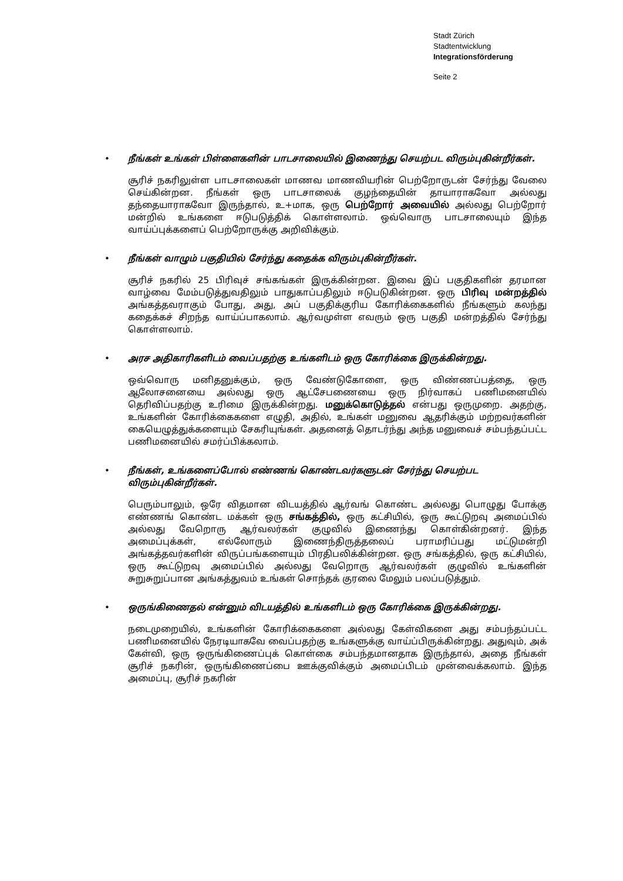Stadt Zürich
Stadtentwicklung
Integrationsförderung
Seite 2
•
நீங்கள் உங்கள் பிள்ளைகளின் பாடசாலையில் இணைந்து செயற்பட விரும்புகின்றீர்கள்.
சூரிச் நகரிலுள்ள பாடசாலைகள் மாணவ மாணவியரின் பெற்றோருடன் சேர்ந்து வேலை செய்கின்றன. நீங்கள் ஒரு பாடசாலைக் குழந்தையின் தாயாராகவோ அல்லது தந்தையாராகவோ இருந்தால், உ+மாக, ஒரு பெற்றோர் அவையில் அல்லது பெற்றோர் மன்றில் உங்களை ஈடுபடுத்திக் கொள்ளலாம். ஒவ்வொரு பாடசாலையும் இந்த வாய்ப்புக்களைப் பெற்றோருக்கு அறிவிக்கும்.
•
நீங்கள் வாழும் பகுதியில் சேர்ந்து கதைக்க விரும்புகின்றீர்கள்.
சூரிச் நகரில் 25 பிரிவுச் சங்கங்கள் இருக்கின்றன. இவை இப் பகுதிகளின் தரமான வாழ்வை மேம்படுத்துவதிலும் பாதுகாப்பதிலும் ஈடுபடுகின்றன. ஒரு பிரிவு மன்றத்தில் அங்கத்தவராகும் போது, அது, அப் பகுதிக்குரிய கோரிக்கைகளில் நீங்களும் கலந்து கதைக்கச் சிறந்த வாய்ப்பாகலாம். ஆர்வமுள்ள எவரும் ஒரு பகுதி மன்றத்தில் சேர்ந்து கொள்ளலாம்.
•
அரச அதிகாரிகளிடம் வைப்பதற்கு உங்களிடம் ஒரு கோரிக்கை இருக்கின்றது.
ஒவ்வொரு மனிதனுக்கும், ஒரு வேண்டுகோளை, ஒரு விண்ணப்பத்தை, ஒரு ஆலோசனையை அல்லது ஒரு ஆட்சேபணையை ஒரு நிர்வாகப் பணிமனையில் தெரிவிப்பதற்கு உரிமை இருக்கின்றது. மனுக்கொடுத்தல் என்பது ஒருமுறை. அதற்கு, உங்களின் கோரிக்கைகளை எழுதி, அதில், உங்கள் மனுவை ஆதரிக்கும் மற்றவர்களின் கையெழுத்துக்களையும் சேகரியுங்கள். அதனைத் தொடர்ந்து அந்த மனுவைச் சம்பந்தப்பட்ட பணிமனையில் சமர்ப்பிக்கலாம்.
•
நீங்கள், உங்களைப்போல் எண்ணங் கொண்டவர்களுடன் சேர்ந்து செயற்பட விரும்புகின்றீர்கள்.
பெரும்பாலும், ஒரே விதமான விடயத்தில் ஆர்வங் கொண்ட அல்லது பொழுது போக்கு எண்ணங் கொண்ட மக்கள் ஒரு சங்கத்தில், ஒரு கட்சியில், ஒரு கூட்டுறவு அமைப்பில் அல்லது வேறொரு ஆர்வலர்கள் குழுவில் இணைந்து கொள்கின்றனர். இந்த அமைப்புக்கள், எல்லோரும் இணைந்திருத்தலைப் பராமரிப்பது மட்டுமன்றி அங்கத்தவர்களின் விருப்பங்களையும் பிரதிபலிக்கின்றன. ஒரு சங்கத்தில், ஒரு கட்சியில், ஒரு கூட்டுறவு அமைப்பில் அல்லது வேறொரு ஆர்வலர்கள் குழுவில் உங்களின் சுறுசுறுப்பான அங்கத்துவம் உங்கள் சொந்தக் குரலை மேலும் பலப்படுத்தும்.
•
ஒருங்கிணைதல் என்னும் விடயத்தில் உங்களிடம் ஒரு கோரிக்கை இருக்கின்றது.
நடைமுறையில், உங்களின் கோரிக்கைகளை அல்லது கேள்விகளை அது சம்பந்தப்பட்ட பணிமனையில் நேரடியாகவே வைப்பதற்கு உங்களுக்கு வாய்ப்பிருக்கின்றது. அதுவும், அக் கேள்வி, ஒரு ஒருங்கிணைப்புக் கொள்கை சம்பந்தமானதாக இருந்தால், அதை நீங்கள் சூரிச் நகரின், ஒருங்கிணைப்பை ஊக்குவிக்கும் அமைப்பிடம் முன்வைக்கலாம். இந்த அமைப்பு, சூரிச் நகரின்